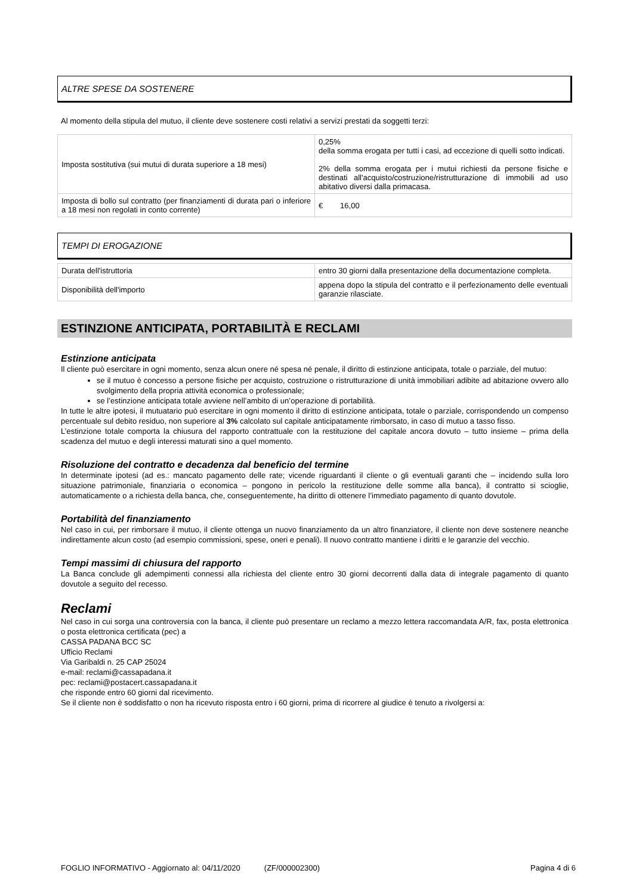ALTRE SPESE DA SOSTENERE
Al momento della stipula del mutuo, il cliente deve sostenere costi relativi a servizi prestati da soggetti terzi:
| Imposta sostitutiva (sui mutui di durata superiore a 18 mesi) | 0,25% della somma erogata per tutti i casi, ad eccezione di quelli sotto indicati. 2% della somma erogata per i mutui richiesti da persone fisiche e destinati all'acquisto/costruzione/ristrutturazione di immobili ad uso abitativo diversi dalla primacasa. |
| Imposta di bollo sul contratto (per finanziamenti di durata pari o inferiore a 18 mesi non regolati in conto corrente) | € 16,00 |
TEMPI DI EROGAZIONE
| Durata dell'istruttoria | entro 30 giorni dalla presentazione della documentazione completa. |
| Disponibilità dell'importo | appena dopo la stipula del contratto e il perfezionamento delle eventuali garanzie rilasciate. |
ESTINZIONE ANTICIPATA, PORTABILITÀ E RECLAMI
Estinzione anticipata
Il cliente può esercitare in ogni momento, senza alcun onere né spesa né penale, il diritto di estinzione anticipata, totale o parziale, del mutuo:
se il mutuo è concesso a persone fisiche per acquisto, costruzione o ristrutturazione di unità immobiliari adibite ad abitazione ovvero allo svolgimento della propria attività economica o professionale;
se l’estinzione anticipata totale avviene nell’ambito di un’operazione di portabilità.
In tutte le altre ipotesi, il mutuatario può esercitare in ogni momento il diritto di estinzione anticipata, totale o parziale, corrispondendo un compenso percentuale sul debito residuo, non superiore al 3% calcolato sul capitale anticipatamente rimborsato, in caso di mutuo a tasso fisso.
L’estinzione totale comporta la chiusura del rapporto contrattuale con la restituzione del capitale ancora dovuto – tutto insieme – prima della scadenza del mutuo e degli interessi maturati sino a quel momento.
Risoluzione del contratto e decadenza dal beneficio del termine
In determinate ipotesi (ad es.: mancato pagamento delle rate; vicende riguardanti il cliente o gli eventuali garanti che – incidendo sulla loro situazione patrimoniale, finanziaria o economica – pongono in pericolo la restituzione delle somme alla banca), il contratto si scioglie, automaticamente o a richiesta della banca, che, conseguentemente, ha diritto di ottenere l’immediato pagamento di quanto dovutole.
Portabilità del finanziamento
Nel caso in cui, per rimborsare il mutuo, il cliente ottenga un nuovo finanziamento da un altro finanziatore, il cliente non deve sostenere neanche indirettamente alcun costo (ad esempio commissioni, spese, oneri e penali). Il nuovo contratto mantiene i diritti e le garanzie del vecchio.
Tempi massimi di chiusura del rapporto
La Banca conclude gli adempimenti connessi alla richiesta del cliente entro 30 giorni decorrenti dalla data di integrale pagamento di quanto dovutole a seguito del recesso.
Reclami
Nel caso in cui sorga una controversia con la banca, il cliente può presentare un reclamo a mezzo lettera raccomandata A/R, fax, posta elettronica o posta elettronica certificata (pec) a
CASSA PADANA BCC SC
Ufficio Reclami
Via Garibaldi n. 25 CAP 25024
e-mail: reclami@cassapadana.it
pec: reclami@postacert.cassapadana.it
che risponde entro 60 giorni dal ricevimento.
Se il cliente non è soddisfatto o non ha ricevuto risposta entro i 60 giorni, prima di ricorrere al giudice è tenuto a rivolgersi a:
FOGLIO INFORMATIVO - Aggiornato al: 04/11/2020 (ZF/000002300) Pagina 4 di 6